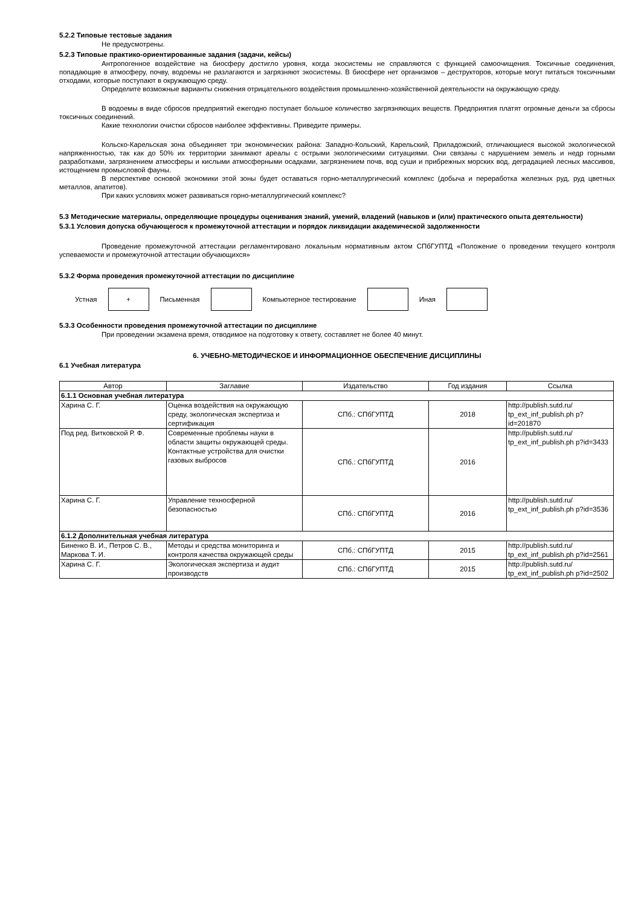5.2.2 Типовые тестовые задания
Не предусмотрены.
5.2.3 Типовые практико-ориентированные задания (задачи, кейсы)
Антропогенное воздействие на биосферу достигло уровня, когда экосистемы не справляются с функцией самоочищения. Токсичные соединения, попадающие в атмосферу, почву, водоемы не разлагаются и загрязняют экосистемы. В биосфере нет организмов – деструкторов, которые могут питаться токсичными отходами, которые поступают в окружающую среду.
Определите возможные варианты снижения отрицательного воздействия промышленно-хозяйственной деятельности на окружающую среду.
В водоемы в виде сбросов предприятий ежегодно поступает большое количество загрязняющих веществ. Предприятия платят огромные деньги за сбросы токсичных соединений.
Какие технологии очистки сбросов наиболее эффективны. Приведите примеры.
Кольско-Карельская зона объединяет три экономических района: Западно-Кольский, Карельский, Приладожский, отличающиеся высокой экологической напряженностью, так как до 50% их территории занимают ареалы с острыми экологическими ситуациями. Они связаны с нарушением земель и недр горными разработками, загрязнением атмосферы и кислыми атмосферными осадками, загрязнением почв, вод суши и прибрежных морских вод, деградацией лесных массивов, истощением промысловой фауны.
В перспективе основой экономики этой зоны будет оставаться горно-металлургический комплекс (добыча и переработка железных руд, руд цветных металлов, апатитов).
При каких условиях может развиваться горно-металлургический комплекс?
5.3 Методические материалы, определяющие процедуры оценивания знаний, умений, владений (навыков и (или) практического опыта деятельности)
5.3.1 Условия допуска обучающегося к промежуточной аттестации и порядок ликвидации академической задолженности
Проведение промежуточной аттестации регламентировано локальным нормативным актом СПбГУПТД «Положение о проведении текущего контроля успеваемости и промежуточной аттестации обучающихся»
5.3.2 Форма проведения промежуточной аттестации по дисциплине
Устная
+
Письменная Компьютерное тестирование Иная
5.3.3 Особенности проведения промежуточной аттестации по дисциплине
При проведении экзамена время, отводимое на подготовку к ответу, составляет не более 40 минут.
6. УЧЕБНО-МЕТОДИЧЕСКОЕ И ИНФОРМАЦИОННОЕ ОБЕСПЕЧЕНИЕ ДИСЦИПЛИНЫ
6.1 Учебная литература
| Автор | Заглавие | Издательство | Год издания | Ссылка |
| --- | --- | --- | --- | --- |
| 6.1.1 Основная учебная литература | | | | |
| Харина С. Г. | Оценка воздействия на окружающую среду, экологическая экспертиза и сертификация | СПб.: СПбГУПТД | 2018 | http://publish.sutd.ru/ tp_ext_inf_publish.ph p?id=201870 |
| Под ред. Витковской Р. Ф. | Современные проблемы науки в области защиты окружающей среды. Контактные устройства для очистки газовых выбросов | СПб.: СПбГУПТД | 2016 | http://publish.sutd.ru/ tp_ext_inf_publish.ph p?id=3433 |
| Харина С. Г. | Управление техносферной безопасностью | СПб.: СПбГУПТД | 2016 | http://publish.sutd.ru/ tp_ext_inf_publish.ph p?id=3536 |
| 6.1.2 Дополнительная учебная литература | | | | |
| Биненко В. И., Петров С. В., Маркова Т. И. | Методы и средства мониторинга и контроля качества окружающей среды | СПб.: СПбГУПТД | 2015 | http://publish.sutd.ru/ tp_ext_inf_publish.ph p?id=2561 |
| Харина С. Г. | Экологическая экспертиза и аудит производств | СПб.: СПбГУПТД | 2015 | http://publish.sutd.ru/ tp_ext_inf_publish.ph p?id=2502 |